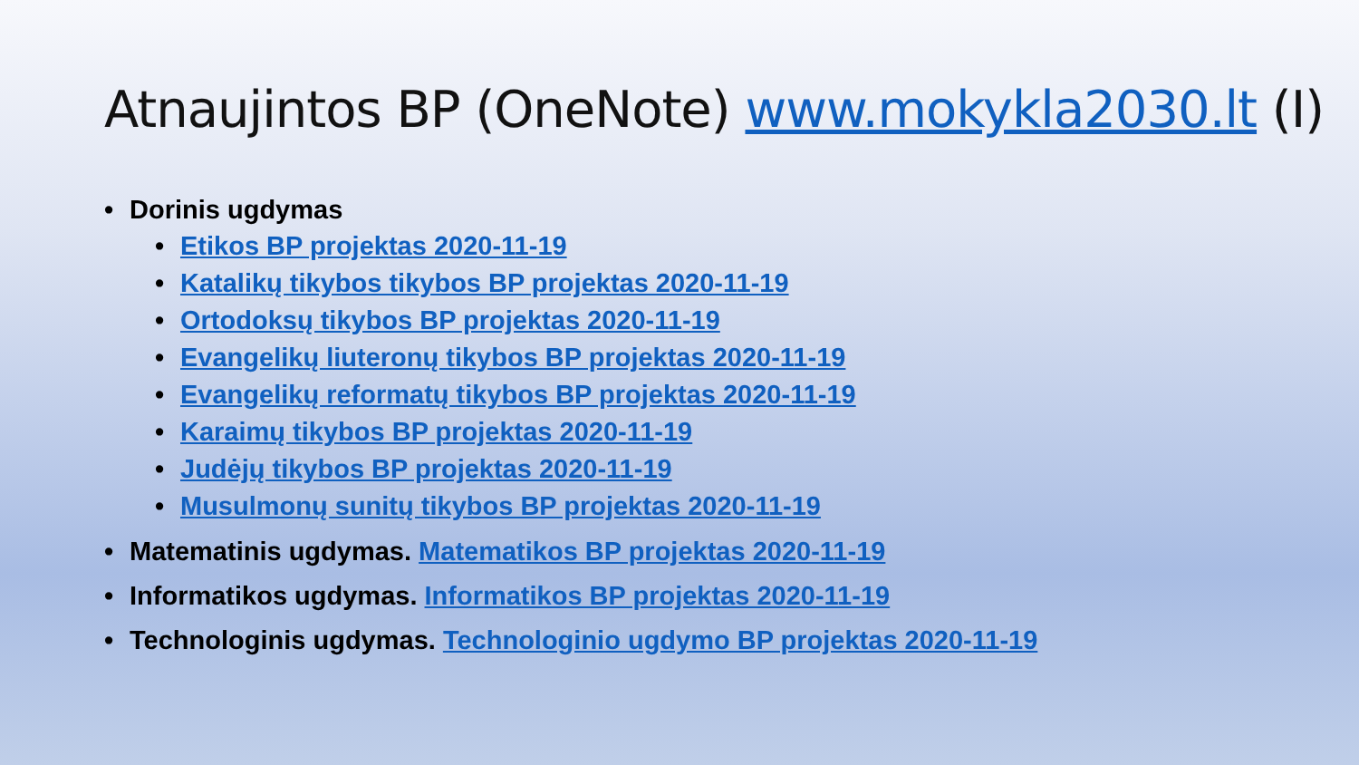Atnaujintos BP (OneNote) www.mokykla2030.lt (I)
Dorinis ugdymas
Etikos BP projektas 2020-11-19
Katalikų tikybos tikybos BP projektas 2020-11-19
Ortodoksų tikybos BP projektas 2020-11-19
Evangelikų liuteronų tikybos BP projektas 2020-11-19
Evangelikų reformatų tikybos BP projektas 2020-11-19
Karaimų tikybos BP projektas 2020-11-19
Judėjų tikybos BP projektas 2020-11-19
Musulmonų sunitų tikybos BP projektas 2020-11-19
Matematinis ugdymas. Matematikos BP projektas 2020-11-19
Informatikos ugdymas. Informatikos BP projektas 2020-11-19
Technologinis ugdymas. Technologinio ugdymo BP projektas 2020-11-19